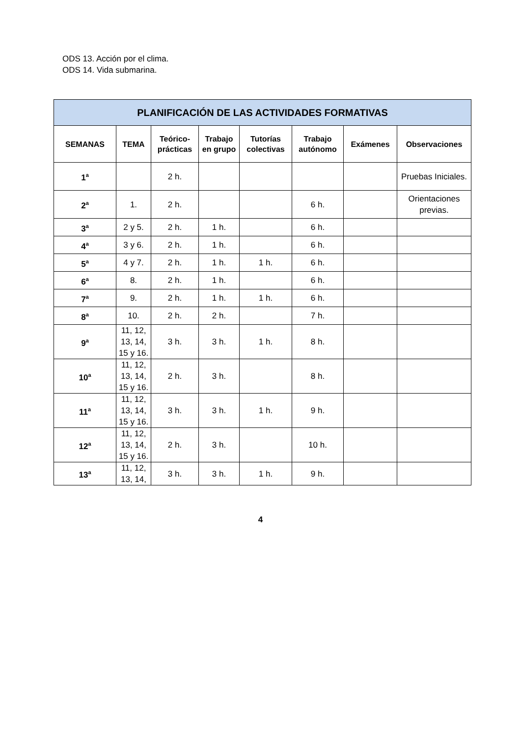ODS 13. Acción por el clima.
ODS 14. Vida submarina.
| PLANIFICACIÓN DE LAS ACTIVIDADES FORMATIVAS | | | | | | | |
| --- | --- | --- | --- | --- | --- | --- | --- |
| SEMANAS | TEMA | Teórico-prácticas | Trabajo en grupo | Tutorías colectivas | Trabajo autónomo | Exámenes | Observaciones |
| 1<sup>a</sup> | | 2 h. | | | | | Pruebas Iniciales. |
| 2<sup>a</sup> | 1. | 2 h. | | | 6 h. | | Orientaciones previas. |
| 3<sup>a</sup> | 2 y 5. | 2 h. | 1 h. | | 6 h. | | |
| 4<sup>a</sup> | 3 y 6. | 2 h. | 1 h. | | 6 h. | | |
| 5<sup>a</sup> | 4 y 7. | 2 h. | 1 h. | 1 h. | 6 h. | | |
| 6<sup>a</sup> | 8. | 2 h. | 1 h. | | 6 h. | | |
| 7<sup>a</sup> | 9. | 2 h. | 1 h. | 1 h. | 6 h. | | |
| 8<sup>a</sup> | 10. | 2 h. | 2 h. | | 7 h. | | |
| 9<sup>a</sup> | 11, 12, 13, 14, 15 y 16. | 3 h. | 3 h. | 1 h. | 8 h. | | |
| 10<sup>a</sup> | 11, 12, 13, 14, 15 y 16. | 2 h. | 3 h. | | 8 h. | | |
| 11<sup>a</sup> | 11, 12, 13, 14, 15 y 16. | 3 h. | 3 h. | 1 h. | 9 h. | | |
| 12<sup>a</sup> | 11, 12, 13, 14, 15 y 16. | 2 h. | 3 h. | | 10 h. | | |
| 13<sup>a</sup> | 11, 12, 13, 14, | 3 h. | 3 h. | 1 h. | 9 h. | | |
4